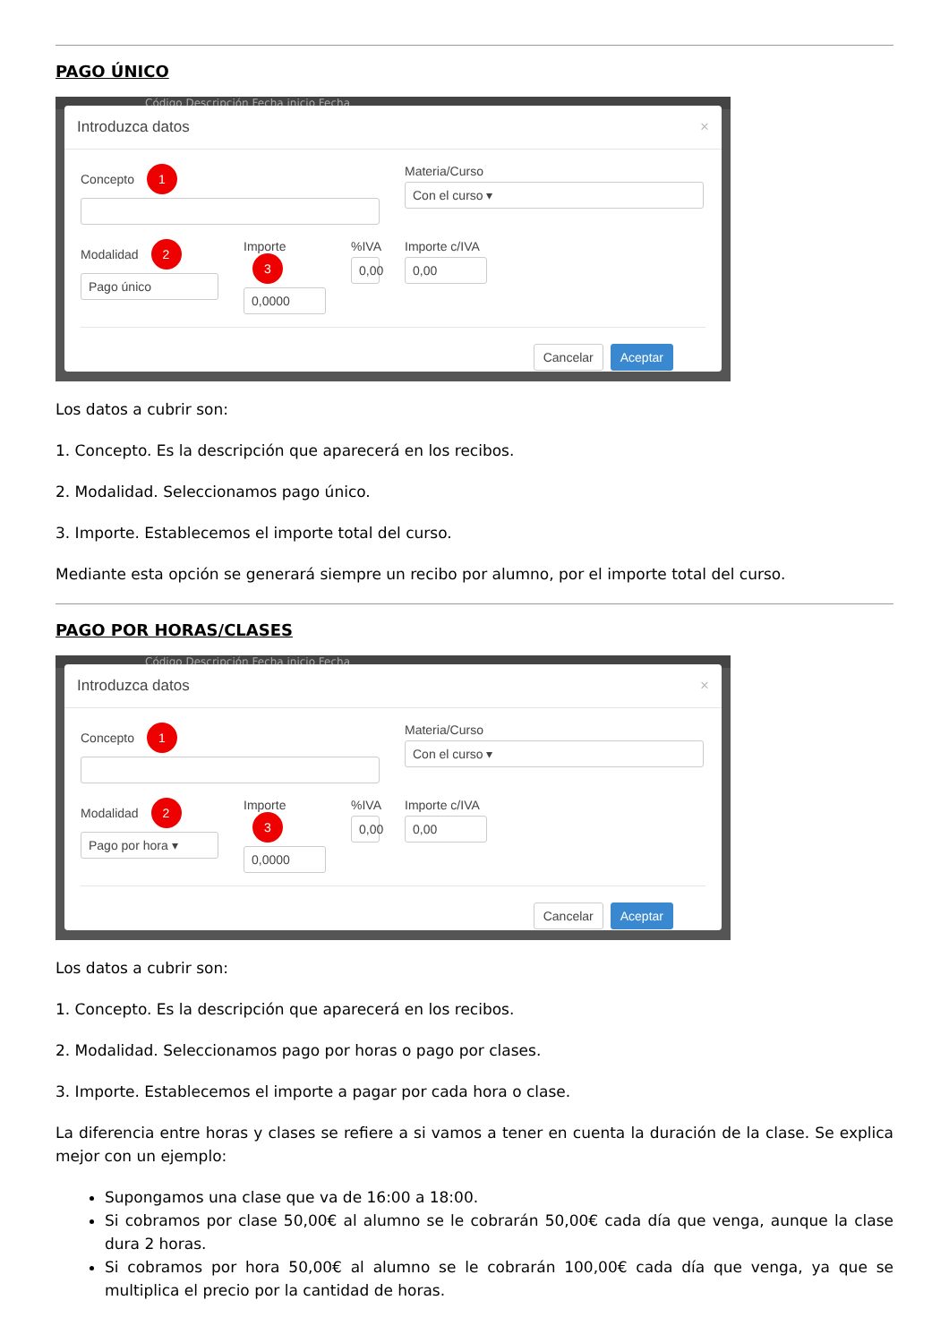PAGO ÚNICO
Código Descripción Fecha inicio Fecha
Introduzca datos ×
Concepto 1
Materia/Curso
Con el curso ▾
Modalidad 2
Pago único
Importe 3
0,0000
%IVA
0,00
Importe c/IVA
0,00
Cancelar Aceptar
Los datos a cubrir son:
1. Concepto. Es la descripción que aparecerá en los recibos.
2. Modalidad. Seleccionamos pago único.
3. Importe. Establecemos el importe total del curso.
Mediante esta opción se generará siempre un recibo por alumno, por el importe total del curso.
PAGO POR HORAS/CLASES
Código Descripción Fecha inicio Fecha
Introduzca datos ×
Concepto 1
Materia/Curso
Con el curso ▾
Modalidad 2
Pago por hora ▾
Importe 3
0,0000
%IVA
0,00
Importe c/IVA
0,00
Cancelar Aceptar
Los datos a cubrir son:
1. Concepto. Es la descripción que aparecerá en los recibos.
2. Modalidad. Seleccionamos pago por horas o pago por clases.
3. Importe. Establecemos el importe a pagar por cada hora o clase.
La diferencia entre horas y clases se refiere a si vamos a tener en cuenta la duración de la clase. Se explica mejor con un ejemplo:
Supongamos una clase que va de 16:00 a 18:00.
Si cobramos por clase 50,00€ al alumno se le cobrarán 50,00€ cada día que venga, aunque la clase dura 2 horas.
Si cobramos por hora 50,00€ al alumno se le cobrarán 100,00€ cada día que venga, ya que se multiplica el precio por la cantidad de horas.